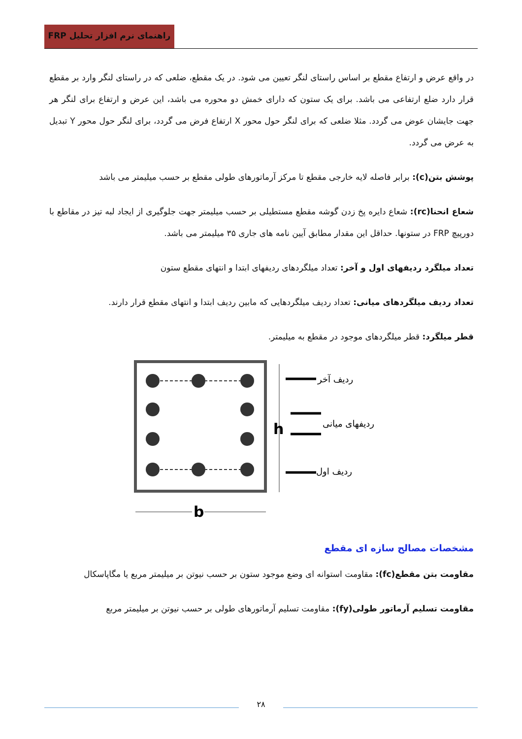راهنمای نرم افزار تحلیل FRP
در واقع عرض و ارتفاع مقطع بر اساس راستای لنگر تعیین می شود. در یک مقطع، ضلعی که در راستای لنگر وارد بر مقطع قرار دارد ضلع ارتفاعی می باشد. برای یک ستون که دارای خمش دو محوره می باشد، این عرض و ارتفاع برای لنگر هر جهت جایشان عوض می گردد. مثلا ضلعی که برای لنگر حول محور X ارتفاع فرض می گردد، برای لنگر حول محور Y تبدیل به عرض می گردد.
پوشش بتن(c): برابر فاصله لایه خارجی مقطع تا مرکز آرماتورهای طولی مقطع بر حسب میلیمتر می باشد
شعاع انحنا(rc): شعاع دایره پخ زدن گوشه مقطع مستطیلی بر حسب میلیمتر جهت جلوگیری از ایجاد لبه تیز در مقاطع با دورپیچ FRP در ستونها. حداقل این مقدار مطابق آیین نامه های جاری ۳۵ میلیمتر می باشد.
تعداد میلگرد ردیفهای اول و آخر: تعداد میلگردهای ردیفهای ابتدا و انتهای مقطع ستون
تعداد ردیف میلگردهای میانی: تعداد ردیف میلگردهایی که مابین ردیف ابتدا و انتهای مقطع قرار دارند.
قطر میلگرد: قطر میلگردهای موجود در مقطع به میلیمتر.
h
b
ردیف آخر
ردیفهای میانی
ردیف اول
مشخصات مصالح سازه ای مقطع
مقاومت بتن مقطع(fc): مقاومت استوانه ای وضع موجود ستون بر حسب نیوتن بر میلیمتر مربع یا مگاپاسکال
مقاومت تسلیم آرماتور طولی(fy): مقاومت تسلیم آرماتورهای طولی بر حسب نیوتن بر میلیمتر مربع
۲۸